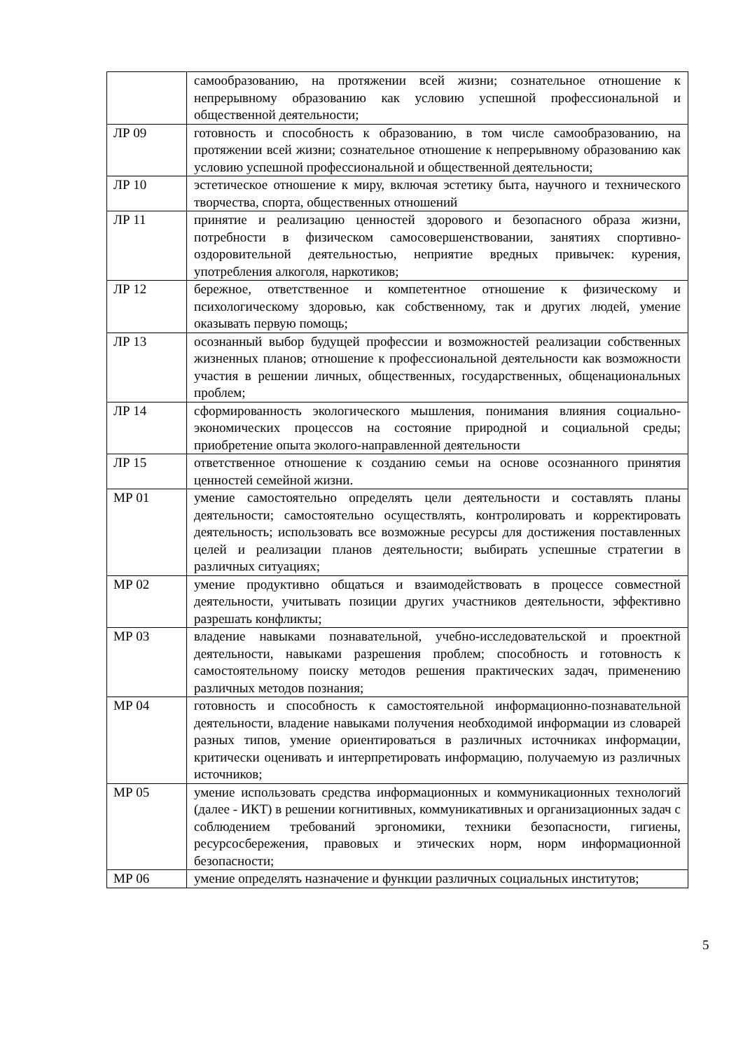| | самообразованию, на протяжении всей жизни; сознательное отношение к непрерывному образованию как условию успешной профессиональной и общественной деятельности; |
| ЛР 09 | готовность и способность к образованию, в том числе самообразованию, на протяжении всей жизни; сознательное отношение к непрерывному образованию как условию успешной профессиональной и общественной деятельности; |
| ЛР 10 | эстетическое отношение к миру, включая эстетику быта, научного и технического творчества, спорта, общественных отношений |
| ЛР 11 | принятие и реализацию ценностей здорового и безопасного образа жизни, потребности в физическом самосовершенствовании, занятиях спортивно-оздоровительной деятельностью, неприятие вредных привычек: курения, употребления алкоголя, наркотиков; |
| ЛР 12 | бережное, ответственное и компетентное отношение к физическому и психологическому здоровью, как собственному, так и других людей, умение оказывать первую помощь; |
| ЛР 13 | осознанный выбор будущей профессии и возможностей реализации собственных жизненных планов; отношение к профессиональной деятельности как возможности участия в решении личных, общественных, государственных, общенациональных проблем; |
| ЛР 14 | сформированность экологического мышления, понимания влияния социально-экономических процессов на состояние природной и социальной среды; приобретение опыта эколого-направленной деятельности |
| ЛР 15 | ответственное отношение к созданию семьи на основе осознанного принятия ценностей семейной жизни. |
| МР 01 | умение самостоятельно определять цели деятельности и составлять планы деятельности; самостоятельно осуществлять, контролировать и корректировать деятельность; использовать все возможные ресурсы для достижения поставленных целей и реализации планов деятельности; выбирать успешные стратегии в различных ситуациях; |
| МР 02 | умение продуктивно общаться и взаимодействовать в процессе совместной деятельности, учитывать позиции других участников деятельности, эффективно разрешать конфликты; |
| МР 03 | владение навыками познавательной, учебно-исследовательской и проектной деятельности, навыками разрешения проблем; способность и готовность к самостоятельному поиску методов решения практических задач, применению различных методов познания; |
| МР 04 | готовность и способность к самостоятельной информационно-познавательной деятельности, владение навыками получения необходимой информации из словарей разных типов, умение ориентироваться в различных источниках информации, критически оценивать и интерпретировать информацию, получаемую из различных источников; |
| МР 05 | умение использовать средства информационных и коммуникационных технологий (далее - ИКТ) в решении когнитивных, коммуникативных и организационных задач с соблюдением требований эргономики, техники безопасности, гигиены, ресурсосбережения, правовых и этических норм, норм информационной безопасности; |
| МР 06 | умение определять назначение и функции различных социальных институтов; |
5